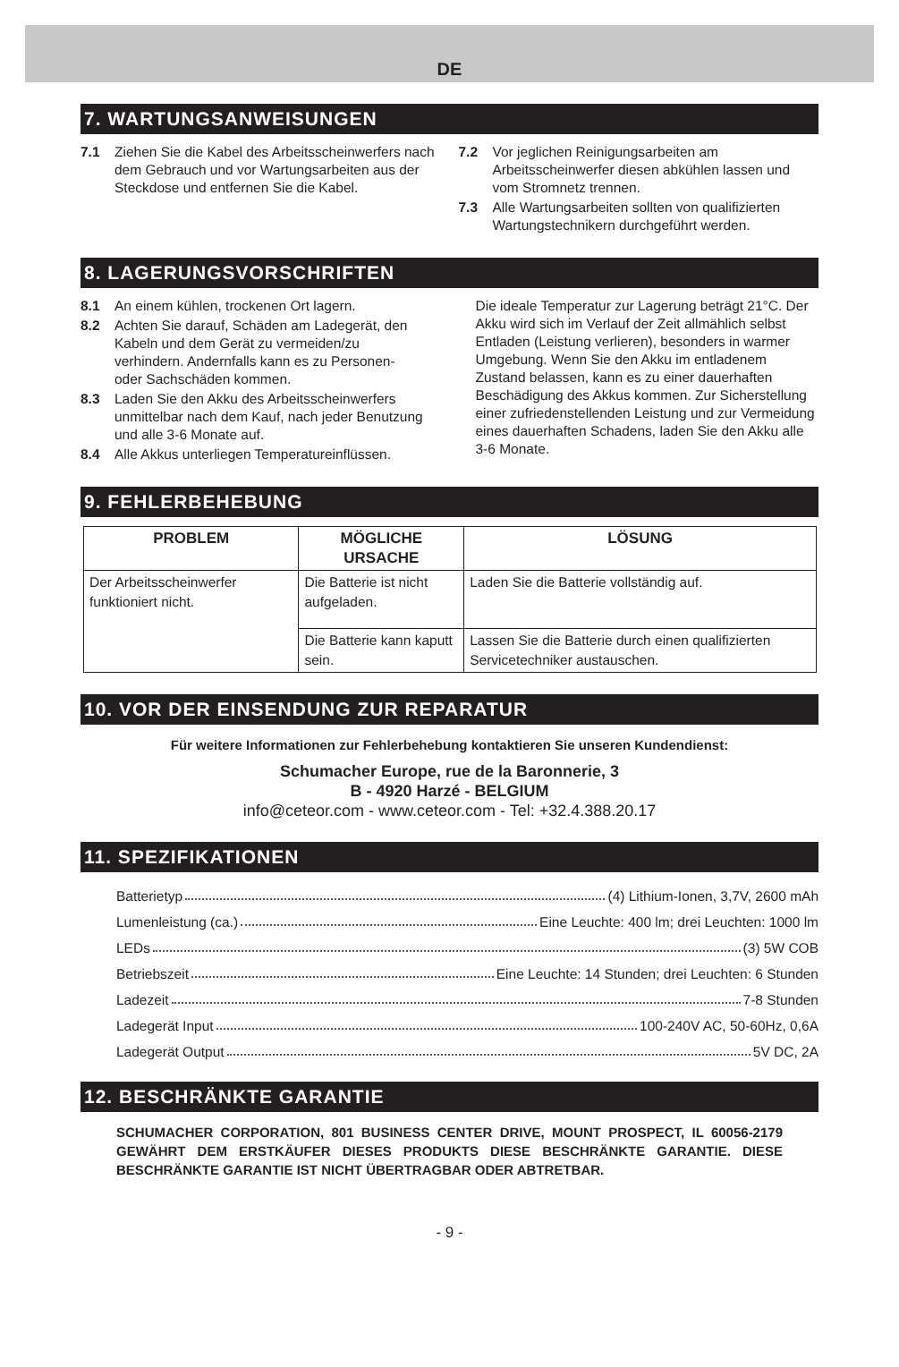DE
7. WARTUNGSANWEISUNGEN
7.1 Ziehen Sie die Kabel des Arbeitsscheinwerfers nach dem Gebrauch und vor Wartungsarbeiten aus der Steckdose und entfernen Sie die Kabel.
7.2 Vor jeglichen Reinigungsarbeiten am Arbeitsscheinwerfer diesen abkühlen lassen und vom Stromnetz trennen.
7.3 Alle Wartungsarbeiten sollten von qualifizierten Wartungstechnikern durchgeführt werden.
8. LAGERUNGSVORSCHRIFTEN
8.1 An einem kühlen, trockenen Ort lagern.
8.2 Achten Sie darauf, Schäden am Ladegerät, den Kabeln und dem Gerät zu vermeiden/zu verhindern. Andernfalls kann es zu Personen- oder Sachschäden kommen.
8.3 Laden Sie den Akku des Arbeitsscheinwerfers unmittelbar nach dem Kauf, nach jeder Benutzung und alle 3-6 Monate auf.
8.4 Alle Akkus unterliegen Temperatureinflüssen.
Die ideale Temperatur zur Lagerung beträgt 21°C. Der Akku wird sich im Verlauf der Zeit allmählich selbst Entladen (Leistung verlieren), besonders in warmer Umgebung. Wenn Sie den Akku im entladenem Zustand belassen, kann es zu einer dauerhaften Beschädigung des Akkus kommen. Zur Sicherstellung einer zufriedenstellenden Leistung und zur Vermeidung eines dauerhaften Schadens, laden Sie den Akku alle 3-6 Monate.
9. FEHLERBEHEBUNG
| PROBLEM | MÖGLICHE URSACHE | LÖSUNG |
| --- | --- | --- |
| Der Arbeitsscheinwerfer funktioniert nicht. | Die Batterie ist nicht aufgeladen. | Laden Sie die Batterie vollständig auf. |
| | Die Batterie kann kaputt sein. | Lassen Sie die Batterie durch einen qualifizierten Servicetechniker austauschen. |
10. VOR DER EINSENDUNG ZUR REPARATUR
Für weitere Informationen zur Fehlerbehebung kontaktieren Sie unseren Kundendienst:
Schumacher Europe, rue de la Baronnerie, 3
B - 4920 Harzé - BELGIUM
info@ceteor.com - www.ceteor.com - Tel: +32.4.388.20.17
11. SPEZIFIKATIONEN
Batterietyp (4) Lithium-Ionen, 3,7V, 2600 mAh
Lumenleistung (ca.) Eine Leuchte: 400 lm; drei Leuchten: 1000 lm
LEDs (3) 5W COB
Betriebszeit Eine Leuchte: 14 Stunden; drei Leuchten: 6 Stunden
Ladezeit 7-8 Stunden
Ladegerät Input 100-240V AC, 50-60Hz, 0,6A
Ladegerät Output 5V DC, 2A
12. BESCHRÄNKTE GARANTIE
SCHUMACHER CORPORATION, 801 BUSINESS CENTER DRIVE, MOUNT PROSPECT, IL 60056-2179 GEWÄHRT DEM ERSTKÄUFER DIESES PRODUKTS DIESE BESCHRÄNKTE GARANTIE. DIESE BESCHRÄNKTE GARANTIE IST NICHT ÜBERTRAGBAR ODER ABTRETBAR.
- 9 -